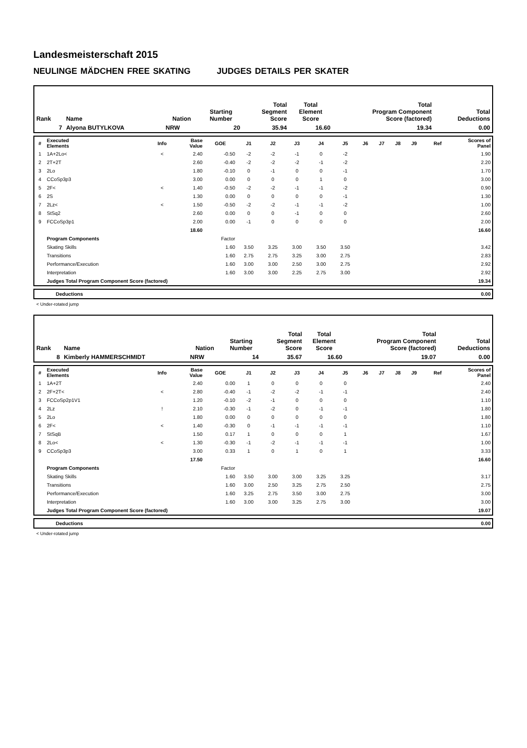Landesmeisterschaft 2015
NEULINGE MÄDCHEN FREE SKATING JUDGES DETAILS PER SKATER
| Rank | Name | Nation | Starting Number | Total Segment Score | Total Element Score | Total Program Component Score (factored) | Total Deductions |
| --- | --- | --- | --- | --- | --- | --- | --- |
| 7 | Alyona BUTYLKOVA | NRW | 20 | 35.94 | 16.60 | 19.34 | 0.00 |
| # | Executed Elements | Info | Base Value | GOE | J1 | J2 | J3 | J4 | J5 | J6 | J7 | J8 | J9 | Ref | Scores of Panel |
| --- | --- | --- | --- | --- | --- | --- | --- | --- | --- | --- | --- | --- | --- | --- | --- |
| 1 | 1A+2Lo< | < | 2.40 | -0.50 | -2 | -2 | -1 | 0 | -2 | | | | | | 1.90 |
| 2 | 2T+2T | | 2.60 | -0.40 | -2 | -2 | -2 | -1 | -2 | | | | | | 2.20 |
| 3 | 2Lo | | 1.80 | -0.10 | 0 | -1 | 0 | 0 | -1 | | | | | | 1.70 |
| 4 | CCoSp3p3 | | 3.00 | 0.00 | 0 | 0 | 0 | 1 | 0 | | | | | | 3.00 |
| 5 | 2F< | < | 1.40 | -0.50 | -2 | -2 | -1 | -1 | -2 | | | | | | 0.90 |
| 6 | 2S | | 1.30 | 0.00 | 0 | 0 | 0 | 0 | -1 | | | | | | 1.30 |
| 7 | 2Lz< | < | 1.50 | -0.50 | -2 | -2 | -1 | -1 | -2 | | | | | | 1.00 |
| 8 | StSq2 | | 2.60 | 0.00 | 0 | 0 | -1 | 0 | 0 | | | | | | 2.60 |
| 9 | FCCoSp3p1 | | 2.00 | 0.00 | -1 | 0 | 0 | 0 | 0 | | | | | | 2.00 |
| | | | 18.60 | | | | | | | | | | | | 16.60 |
| | Program Components | | | Factor | | | | | | | | | | | |
| | Skating Skills | | | 1.60 | 3.50 | 3.25 | 3.00 | 3.50 | 3.50 | | | | | | 3.42 |
| | Transitions | | | 1.60 | 2.75 | 2.75 | 3.25 | 3.00 | 2.75 | | | | | | 2.83 |
| | Performance/Execution | | | 1.60 | 3.00 | 3.00 | 2.50 | 3.00 | 2.75 | | | | | | 2.92 |
| | Interpretation | | | 1.60 | 3.00 | 3.00 | 2.25 | 2.75 | 3.00 | | | | | | 2.92 |
| | Judges Total Program Component Score (factored) | | | | | | | | | | | | | | 19.34 |
| | Deductions | 0.00 |
< Under-rotated jump
| Rank | Name | Nation | Starting Number | Total Segment Score | Total Element Score | Total Program Component Score (factored) | Total Deductions |
| --- | --- | --- | --- | --- | --- | --- | --- |
| 8 | Kimberly HAMMERSCHMIDT | NRW | 14 | 35.67 | 16.60 | 19.07 | 0.00 |
| # | Executed Elements | Info | Base Value | GOE | J1 | J2 | J3 | J4 | J5 | J6 | J7 | J8 | J9 | Ref | Scores of Panel |
| --- | --- | --- | --- | --- | --- | --- | --- | --- | --- | --- | --- | --- | --- | --- | --- |
| 1 | 1A+2T | | 2.40 | 0.00 | 1 | 0 | 0 | 0 | 0 | | | | | | 2.40 |
| 2 | 2F+2T< | < | 2.80 | -0.40 | -1 | -2 | -2 | -1 | -1 | | | | | | 2.40 |
| 3 | FCCoSp2p1V1 | | 1.20 | -0.10 | -2 | -1 | 0 | 0 | 0 | | | | | | 1.10 |
| 4 | 2Lz | ! | 2.10 | -0.30 | -1 | -2 | 0 | -1 | -1 | | | | | | 1.80 |
| 5 | 2Lo | | 1.80 | 0.00 | 0 | 0 | 0 | 0 | 0 | | | | | | 1.80 |
| 6 | 2F< | < | 1.40 | -0.30 | 0 | -1 | -1 | -1 | -1 | | | | | | 1.10 |
| 7 | StSqB | | 1.50 | 0.17 | 1 | 0 | 0 | 0 | 1 | | | | | | 1.67 |
| 8 | 2Lo< | < | 1.30 | -0.30 | -1 | -2 | -1 | -1 | -1 | | | | | | 1.00 |
| 9 | CCoSp3p3 | | 3.00 | 0.33 | 1 | 0 | 1 | 0 | 1 | | | | | | 3.33 |
| | | | 17.50 | | | | | | | | | | | | 16.60 |
| | Program Components | | | Factor | | | | | | | | | | | |
| | Skating Skills | | | 1.60 | 3.50 | 3.00 | 3.00 | 3.25 | 3.25 | | | | | | 3.17 |
| | Transitions | | | 1.60 | 3.00 | 2.50 | 3.25 | 2.75 | 2.50 | | | | | | 2.75 |
| | Performance/Execution | | | 1.60 | 3.25 | 2.75 | 3.50 | 3.00 | 2.75 | | | | | | 3.00 |
| | Interpretation | | | 1.60 | 3.00 | 3.00 | 3.25 | 2.75 | 3.00 | | | | | | 3.00 |
| | Judges Total Program Component Score (factored) | | | | | | | | | | | | | | 19.07 |
| | Deductions | 0.00 |
< Under-rotated jump